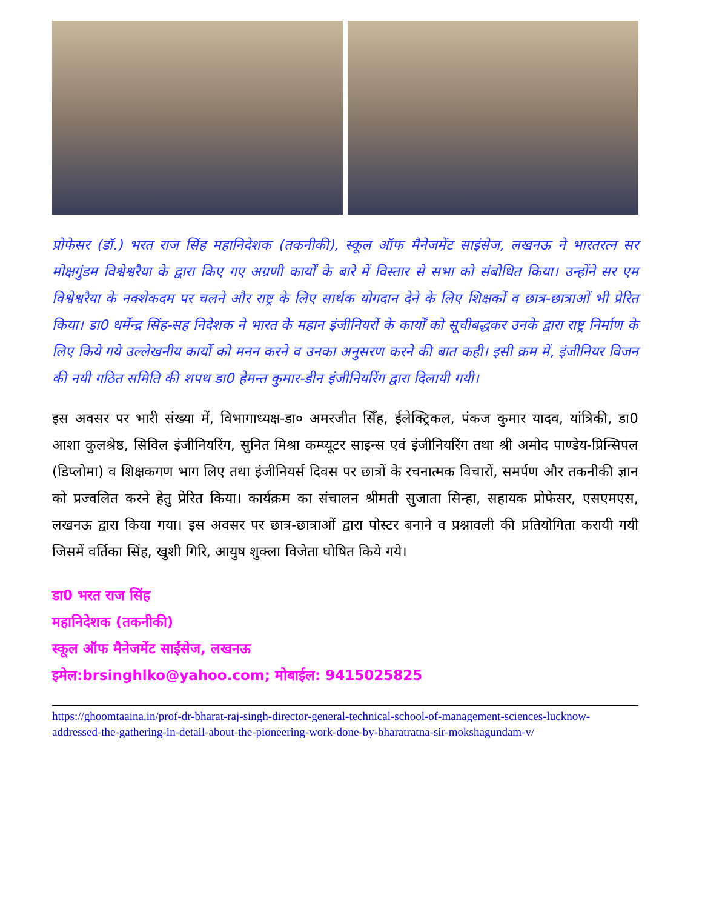प्रोफेसर (डॉ.) भरत राज सिंह महानिदेशक (तकनीकी), स्कूल ऑफ मैनेजमेंट साइंसेज, लखनऊ ने भारतरत्न सर मोक्षगुंडम विश्वेश्वरैया के द्वारा किए गए अग्रणी कार्यों के बारे में विस्तार से सभा को संबोधित किया। उन्होंने सर एम विश्वेश्वरैया के नक्शेकदम पर चलने और राष्ट्र के लिए सार्थक योगदान देने के लिए शिक्षकों व छात्र-छात्राओं भी प्रेरित किया। डा0 धर्मेन्द्र सिंह-सह निदेशक ने भारत के महान इंजीनियरों के कार्यों को सूचीबद्धकर उनके द्वारा राष्ट्र निर्माण के लिए किये गये उल्लेखनीय कार्यो को मनन करने व उनका अनुसरण करने की बात कही। इसी क्रम में, इंजीनियर विजन की नयी गठित समिति की शपथ डा0 हेमन्त कुमार-डीन इंजीनियरिंग द्वारा दिलायी गयी।
इस अवसर पर भारी संख्या में, विभागाध्यक्ष-डा० अमरजीत सिँह, ईलेक्ट्रिकल, पंकज कुमार यादव, यांत्रिकी, डा0 आशा कुलश्रेष्ठ, सिविल इंजीनियरिंग, सुनित मिश्रा कम्प्यूटर साइन्स एवं इंजीनियरिंग तथा श्री अमोद पाण्डेय-प्रिन्सिपल (डिप्लोमा) व शिक्षकगण भाग लिए तथा इंजीनियर्स दिवस पर छात्रों के रचनात्मक विचारों, समर्पण और तकनीकी ज्ञान को प्रज्वलित करने हेतु प्रेरित किया। कार्यक्रम का संचालन श्रीमती सुजाता सिन्हा, सहायक प्रोफेसर, एसएमएस, लखनऊ द्वारा किया गया। इस अवसर पर छात्र-छात्राओं द्वारा पोस्टर बनाने व प्रश्नावली की प्रतियोगिता करायी गयी जिसमें वर्तिका सिंह, खुशी गिरि, आयुष शुक्ला विजेता घोषित किये गये।
डा0 भरत राज सिंह
महानिदेशक (तकनीकी)
स्कूल ऑफ मैनेजमेंट साईंसेज, लखनऊ
इमेल:brsinghlko@yahoo.com; मोबाईल: 9415025825
https://ghoomtaaina.in/prof-dr-bharat-raj-singh-director-general-technical-school-of-management-sciences-lucknow-addressed-the-gathering-in-detail-about-the-pioneering-work-done-by-bharatratna-sir-mokshagundam-v/